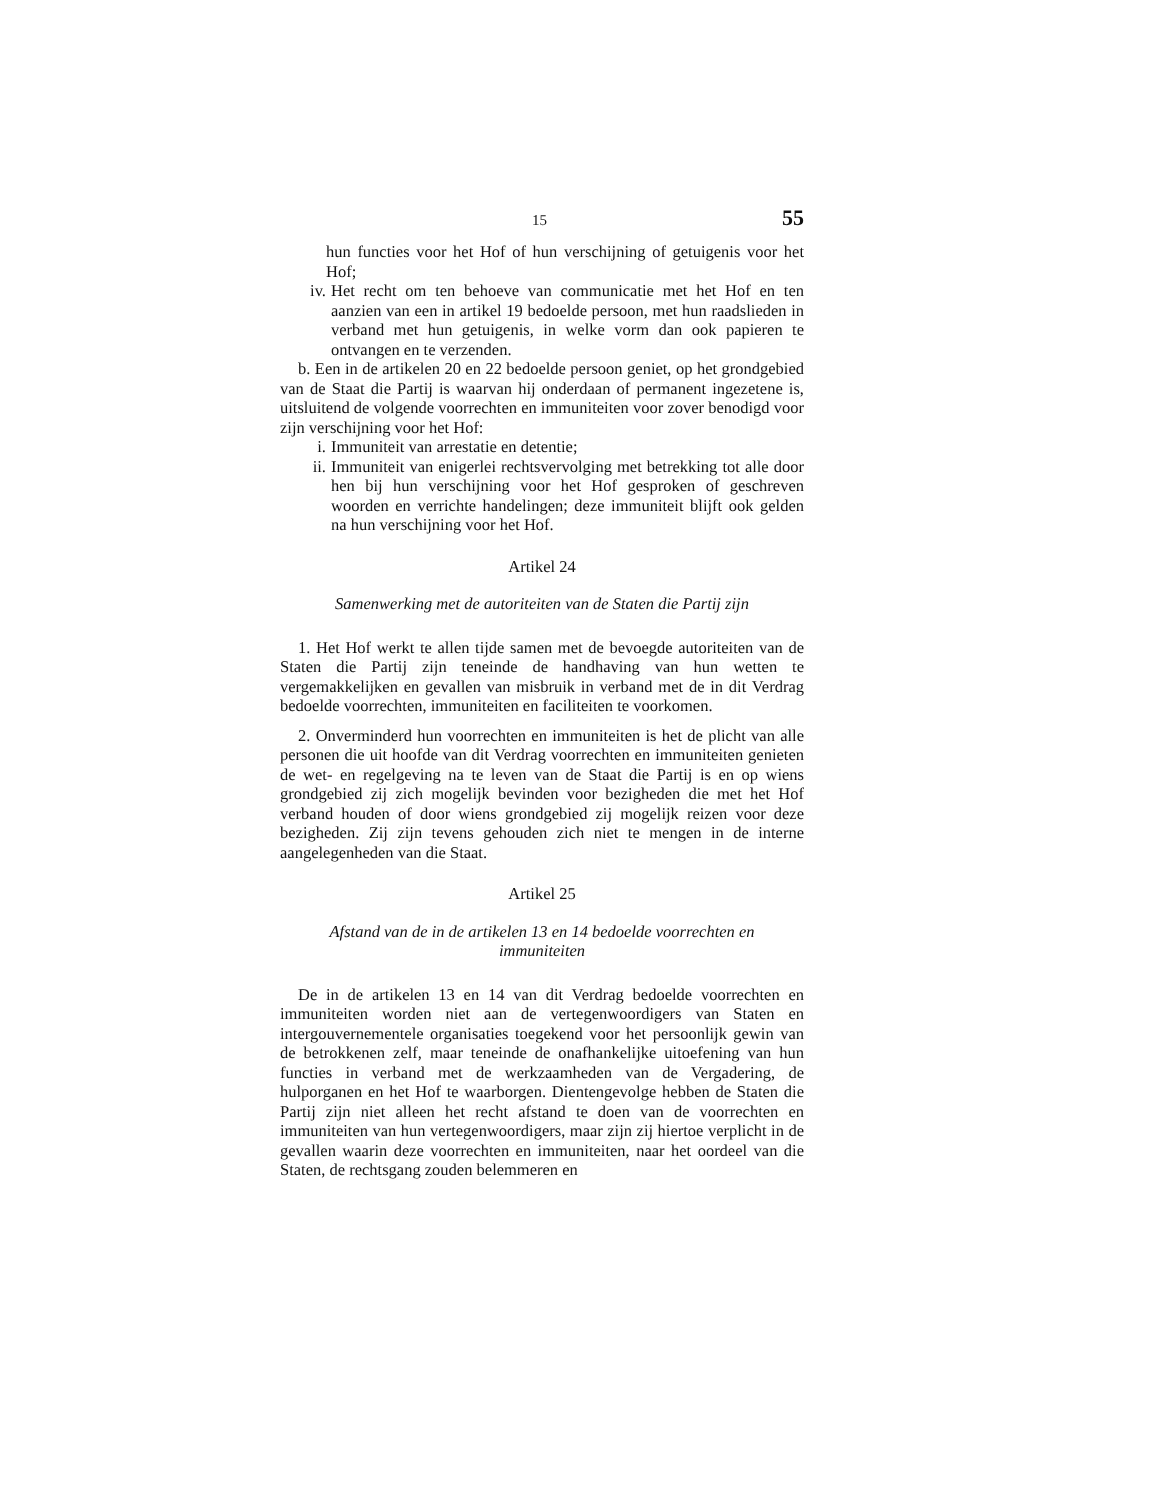15 55
hun functies voor het Hof of hun verschijning of getuigenis voor het Hof;
iv. Het recht om ten behoeve van communicatie met het Hof en ten aanzien van een in artikel 19 bedoelde persoon, met hun raadslieden in verband met hun getuigenis, in welke vorm dan ook papieren te ontvangen en te verzenden.
b. Een in de artikelen 20 en 22 bedoelde persoon geniet, op het grondgebied van de Staat die Partij is waarvan hij onderdaan of permanent ingezetene is, uitsluitend de volgende voorrechten en immuniteiten voor zover benodigd voor zijn verschijning voor het Hof:
i. Immuniteit van arrestatie en detentie;
ii. Immuniteit van enigerlei rechtsvervolging met betrekking tot alle door hen bij hun verschijning voor het Hof gesproken of geschreven woorden en verrichte handelingen; deze immuniteit blijft ook gelden na hun verschijning voor het Hof.
Artikel 24
Samenwerking met de autoriteiten van de Staten die Partij zijn
1. Het Hof werkt te allen tijde samen met de bevoegde autoriteiten van de Staten die Partij zijn teneinde de handhaving van hun wetten te vergemakkelijken en gevallen van misbruik in verband met de in dit Verdrag bedoelde voorrechten, immuniteiten en faciliteiten te voorkomen.
2. Onverminderd hun voorrechten en immuniteiten is het de plicht van alle personen die uit hoofde van dit Verdrag voorrechten en immuniteiten genieten de wet- en regelgeving na te leven van de Staat die Partij is en op wiens grondgebied zij zich mogelijk bevinden voor bezigheden die met het Hof verband houden of door wiens grondgebied zij mogelijk reizen voor deze bezigheden. Zij zijn tevens gehouden zich niet te mengen in de interne aangelegenheden van die Staat.
Artikel 25
Afstand van de in de artikelen 13 en 14 bedoelde voorrechten en immuniteiten
De in de artikelen 13 en 14 van dit Verdrag bedoelde voorrechten en immuniteiten worden niet aan de vertegenwoordigers van Staten en intergouvernementele organisaties toegekend voor het persoonlijk gewin van de betrokkenen zelf, maar teneinde de onafhankelijke uitoefening van hun functies in verband met de werkzaamheden van de Vergadering, de hulporganen en het Hof te waarborgen. Dientengevolge hebben de Staten die Partij zijn niet alleen het recht afstand te doen van de voorrechten en immuniteiten van hun vertegenwoordigers, maar zijn zij hiertoe verplicht in de gevallen waarin deze voorrechten en immuniteiten, naar het oordeel van die Staten, de rechtsgang zouden belemmeren en